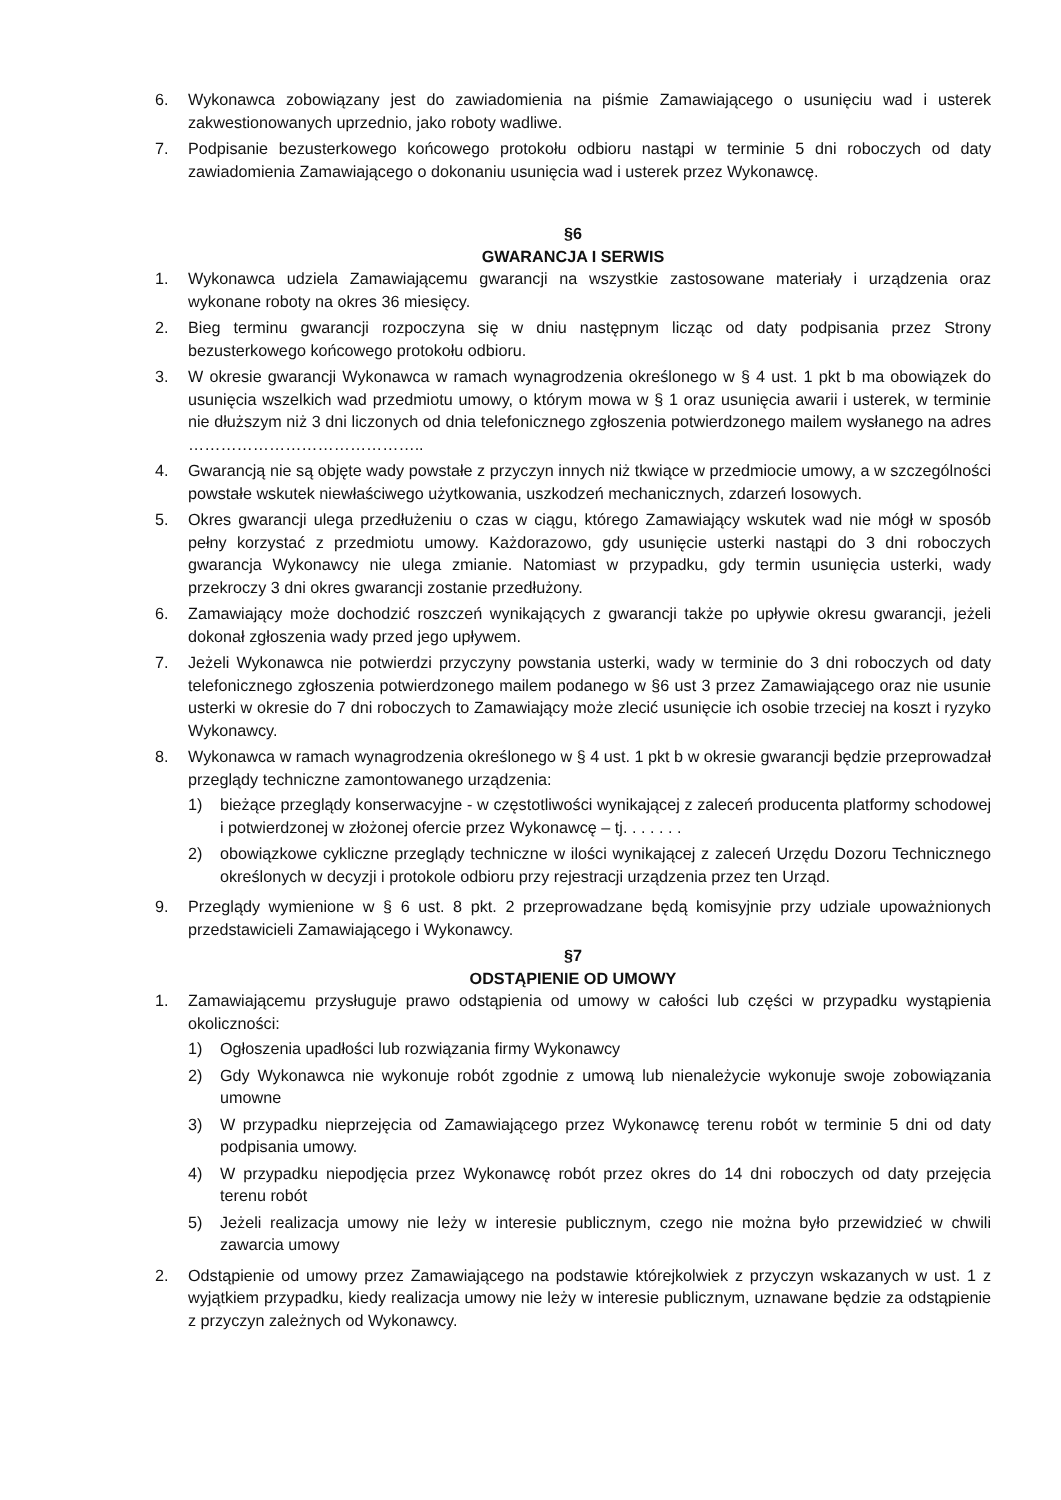6. Wykonawca zobowiązany jest do zawiadomienia na piśmie Zamawiającego o usunięciu wad i usterek zakwestionowanych uprzednio, jako roboty wadliwe.
7. Podpisanie bezusterkowego końcowego protokołu odbioru nastąpi w terminie 5 dni roboczych od daty zawiadomienia Zamawiającego o dokonaniu usunięcia wad i usterek przez Wykonawcę.
§6
GWARANCJA I SERWIS
1. Wykonawca udziela Zamawiającemu gwarancji na wszystkie zastosowane materiały i urządzenia oraz wykonane roboty na okres 36 miesięcy.
2. Bieg terminu gwarancji rozpoczyna się w dniu następnym licząc od daty podpisania przez Strony bezusterkowego końcowego protokołu odbioru.
3. W okresie gwarancji Wykonawca w ramach wynagrodzenia określonego w § 4 ust. 1 pkt b ma obowiązek do usunięcia wszelkich wad przedmiotu umowy, o którym mowa w § 1 oraz usunięcia awarii i usterek, w terminie nie dłuższym niż 3 dni liczonych od dnia telefonicznego zgłoszenia potwierdzonego mailem wysłanego na adres ……………………………………..
4. Gwarancją nie są objęte wady powstałe z przyczyn innych niż tkwiące w przedmiocie umowy, a w szczególności powstałe wskutek niewłaściwego użytkowania, uszkodzeń mechanicznych, zdarzeń losowych.
5. Okres gwarancji ulega przedłużeniu o czas w ciągu, którego Zamawiający wskutek wad nie mógł w sposób pełny korzystać z przedmiotu umowy. Każdorazowo, gdy usunięcie usterki nastąpi do 3 dni roboczych gwarancja Wykonawcy nie ulega zmianie. Natomiast w przypadku, gdy termin usunięcia usterki, wady przekroczy 3 dni okres gwarancji zostanie przedłużony.
6. Zamawiający może dochodzić roszczeń wynikających z gwarancji także po upływie okresu gwarancji, jeżeli dokonał zgłoszenia wady przed jego upływem.
7. Jeżeli Wykonawca nie potwierdzi przyczyny powstania usterki, wady w terminie do 3 dni roboczych od daty telefonicznego zgłoszenia potwierdzonego mailem podanego w §6 ust 3 przez Zamawiającego oraz nie usunie usterki w okresie do 7 dni roboczych to Zamawiający może zlecić usunięcie ich osobie trzeciej na koszt i ryzyko Wykonawcy.
8. Wykonawca w ramach wynagrodzenia określonego w § 4 ust. 1 pkt b w okresie gwarancji będzie przeprowadzał przeglądy techniczne zamontowanego urządzenia:
1) bieżące przeglądy konserwacyjne - w częstotliwości wynikającej z zaleceń producenta platformy schodowej i potwierdzonej w złożonej ofercie przez Wykonawcę – tj. . . . . . .
2) obowiązkowe cykliczne przeglądy techniczne w ilości wynikającej z zaleceń Urzędu Dozoru Technicznego określonych w decyzji i protokole odbioru przy rejestracji urządzenia przez ten Urząd.
9. Przeglądy wymienione w § 6 ust. 8 pkt. 2 przeprowadzane będą komisyjnie przy udziale upoważnionych przedstawicieli Zamawiającego i Wykonawcy.
§7
ODSTĄPIENIE OD UMOWY
1. Zamawiającemu przysługuje prawo odstąpienia od umowy w całości lub części w przypadku wystąpienia okoliczności:
1) Ogłoszenia upadłości lub rozwiązania firmy Wykonawcy
2) Gdy Wykonawca nie wykonuje robót zgodnie z umową lub nienależycie wykonuje swoje zobowiązania umowne
3) W przypadku nieprzejęcia od Zamawiającego przez Wykonawcę terenu robót w terminie 5 dni od daty podpisania umowy.
4) W przypadku niepodjęcia przez Wykonawcę robót przez okres do 14 dni roboczych od daty przejęcia terenu robót
5) Jeżeli realizacja umowy nie leży w interesie publicznym, czego nie można było przewidzieć w chwili zawarcia umowy
2. Odstąpienie od umowy przez Zamawiającego na podstawie którejkolwiek z przyczyn wskazanych w ust. 1 z wyjątkiem przypadku, kiedy realizacja umowy nie leży w interesie publicznym, uznawane będzie za odstąpienie z przyczyn zależnych od Wykonawcy.